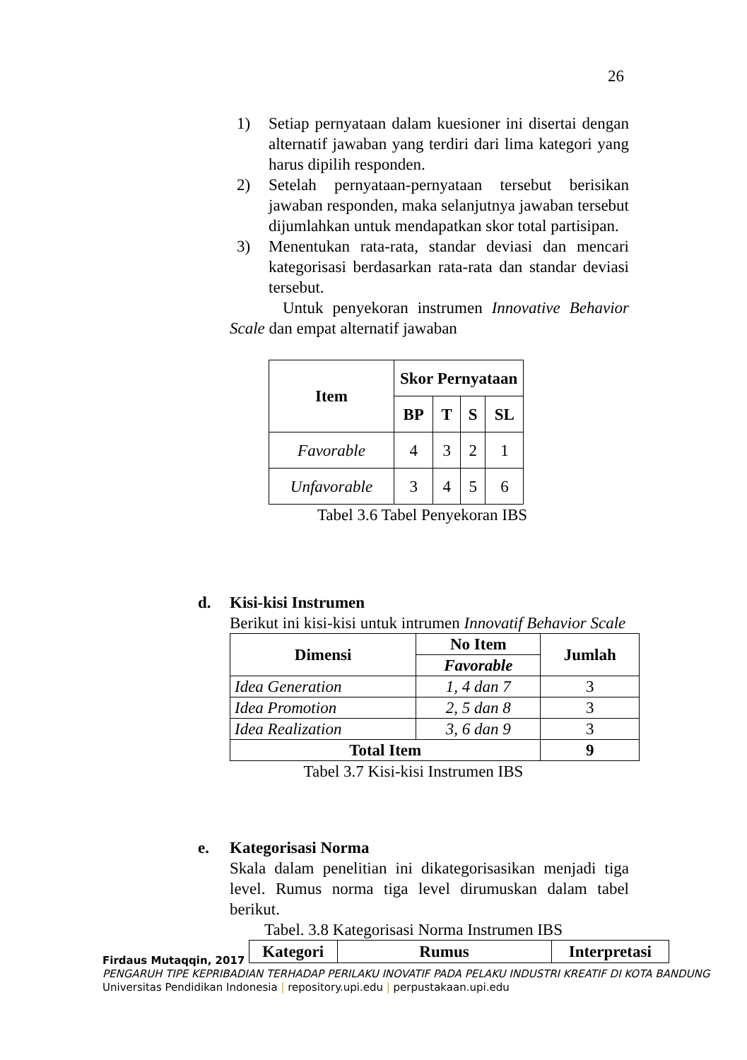26
1) Setiap pernyataan dalam kuesioner ini disertai dengan alternatif jawaban yang terdiri dari lima kategori yang harus dipilih responden.
2) Setelah pernyataan-pernyataan tersebut berisikan jawaban responden, maka selanjutnya jawaban tersebut dijumlahkan untuk mendapatkan skor total partisipan.
3) Menentukan rata-rata, standar deviasi dan mencari kategorisasi berdasarkan rata-rata dan standar deviasi tersebut.
Untuk penyekoran instrumen Innovative Behavior Scale dan empat alternatif jawaban
| Item | Skor Pernyataan | | | |
| --- | --- | --- | --- | --- |
| | BP | T | S | SL |
| Favorable | 4 | 3 | 2 | 1 |
| Unfavorable | 3 | 4 | 5 | 6 |
Tabel 3.6 Tabel Penyekoran IBS
d. Kisi-kisi Instrumen
Berikut ini kisi-kisi untuk intrumen Innovatif Behavior Scale
| Dimensi | No Item | Jumlah |
| --- | --- | --- |
| | Favorable | |
| Idea Generation | 1, 4 dan 7 | 3 |
| Idea Promotion | 2, 5 dan 8 | 3 |
| Idea Realization | 3, 6 dan 9 | 3 |
| Total Item | | 9 |
Tabel 3.7 Kisi-kisi Instrumen IBS
e. Kategorisasi Norma
Skala dalam penelitian ini dikategorisasikan menjadi tiga level. Rumus norma tiga level dirumuskan dalam tabel berikut.
Tabel. 3.8 Kategorisasi Norma Instrumen IBS
| Kategori | Rumus | Interpretasi |
| --- | --- | --- |
Firdaus Mutaqqin, 2017
PENGARUH TIPE KEPRIBADIAN TERHADAP PERILAKU INOVATIF PADA PELAKU INDUSTRI KREATIF DI KOTA BANDUNG
Universitas Pendidikan Indonesia | repository.upi.edu | perpustakaan.upi.edu